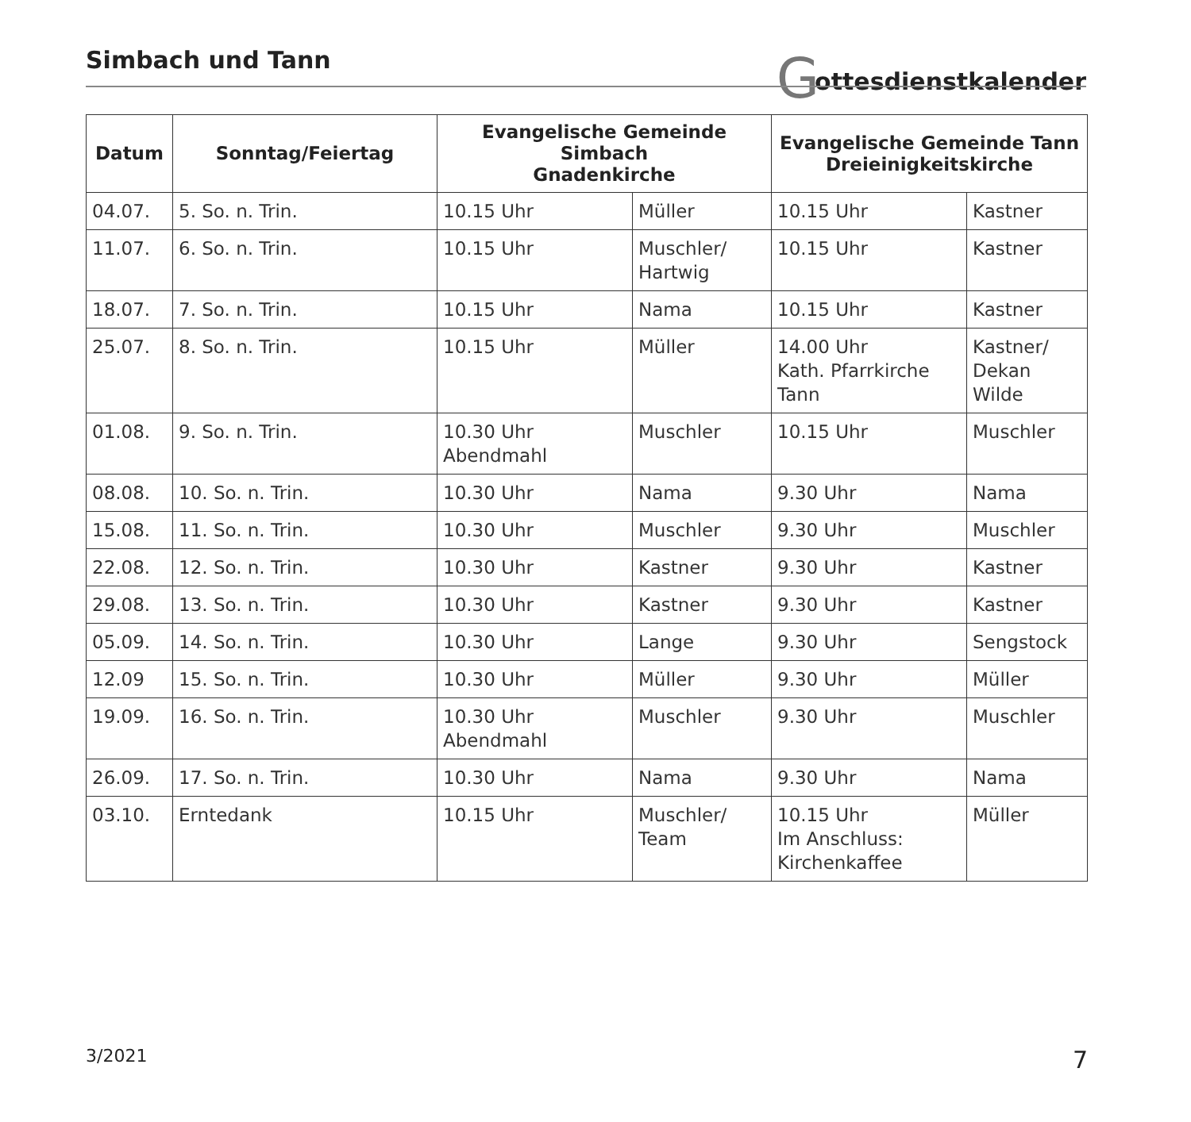Simbach und Tann Gottesdienstkalender
| Datum | Sonntag/Feiertag | Evangelische Gemeinde Simbach Gnadenkirche | | Evangelische Gemeinde Tann Dreieinigkeitskirche | |
| --- | --- | --- | --- | --- | --- |
| 04.07. | 5. So. n. Trin. | 10.15 Uhr | Müller | 10.15 Uhr | Kastner |
| 11.07. | 6. So. n. Trin. | 10.15 Uhr | Muschler/ Hartwig | 10.15 Uhr | Kastner |
| 18.07. | 7. So. n. Trin. | 10.15 Uhr | Nama | 10.15 Uhr | Kastner |
| 25.07. | 8. So. n. Trin. | 10.15 Uhr | Müller | 14.00 Uhr Kath. Pfarrkirche Tann | Kastner/ Dekan Wilde |
| 01.08. | 9. So. n. Trin. | 10.30 Uhr Abendmahl | Muschler | 10.15 Uhr | Muschler |
| 08.08. | 10. So. n. Trin. | 10.30 Uhr | Nama | 9.30 Uhr | Nama |
| 15.08. | 11. So. n. Trin. | 10.30 Uhr | Muschler | 9.30 Uhr | Muschler |
| 22.08. | 12. So. n. Trin. | 10.30 Uhr | Kastner | 9.30 Uhr | Kastner |
| 29.08. | 13. So. n. Trin. | 10.30 Uhr | Kastner | 9.30 Uhr | Kastner |
| 05.09. | 14. So. n. Trin. | 10.30 Uhr | Lange | 9.30 Uhr | Sengstock |
| 12.09 | 15. So. n. Trin. | 10.30 Uhr | Müller | 9.30 Uhr | Müller |
| 19.09. | 16. So. n. Trin. | 10.30 Uhr Abendmahl | Muschler | 9.30 Uhr | Muschler |
| 26.09. | 17. So. n. Trin. | 10.30 Uhr | Nama | 9.30 Uhr | Nama |
| 03.10. | Erntedank | 10.15 Uhr | Muschler/ Team | 10.15 Uhr Im Anschluss: Kirchenkaffee | Müller |
3/2021 7